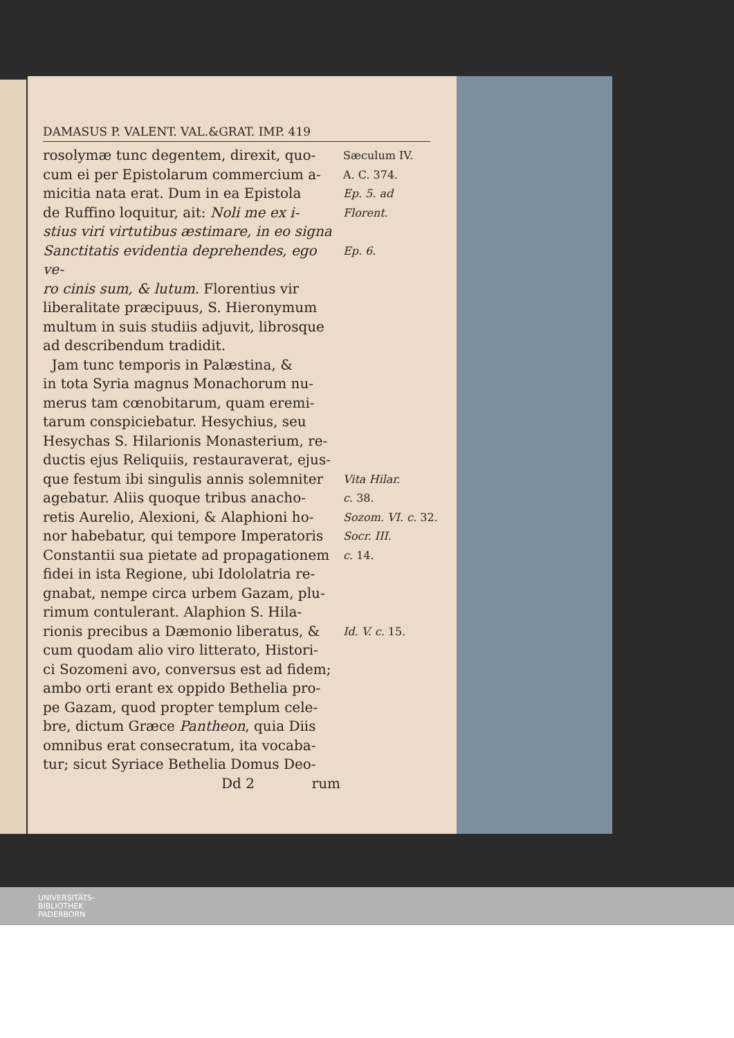DAMASUS P. VALENT. VAL.&GRAT. IMP. 419
rosolymæ tunc degentem, direxit, quo-
Sæculum IV.
cum ei per Epistolarum commercium a-
A. C. 374.
micitia nata erat. Dum in ea Epistola
Ep. 5. ad
de Ruffino loquitur, ait: Noli me ex i-
Florent.
stius viri virtutibus æstimare, in eo signa
Sanctitatis evidentia deprehendes, ego ve-
Ep. 6.
ro cinis sum, & lutum. Florentius vir
liberalitate præcipuus, S. Hieronymum
multum in suis studiis adjuvit, librosque
ad describendum tradidit.
Jam tunc temporis in Palæstina, &
in tota Syria magnus Monachorum nu-
merus tam cœnobitarum, quam eremi-
tarum conspiciebatur. Hesychius, seu
Hesychas S. Hilarionis Monasterium, re-
ductis ejus Reliquiis, restauraverat, ejus-
que festum ibi singulis annis solemniter
Vita Hilar.
agebatur. Aliis quoque tribus anacho-
c. 38.
retis Aurelio, Alexioni, & Alaphioni ho-
Sozom. VI. c. 32.
nor habebatur, qui tempore Imperatoris
Socr. III.
Constantii sua pietate ad propagationem
c. 14.
fidei in ista Regione, ubi Idololatria re-
gnabat, nempe circa urbem Gazam, plu-
rimum contulerant. Alaphion S. Hila-
rionis precibus a Dæmonio liberatus, &
Id. V. c. 15.
cum quodam alio viro litterato, Histori-
ci Sozomeni avo, conversus est ad fidem;
ambo orti erant ex oppido Bethelia pro-
pe Gazam, quod propter templum cele-
bre, dictum Græce Pantheon, quia Diis
omnibus erat consecratum, ita vocaba-
tur; sicut Syriace Bethelia Domus Deo-
Dd 2 rum
UNIVERSITÄTS-
BIBLIOTHEK
PADERBORN